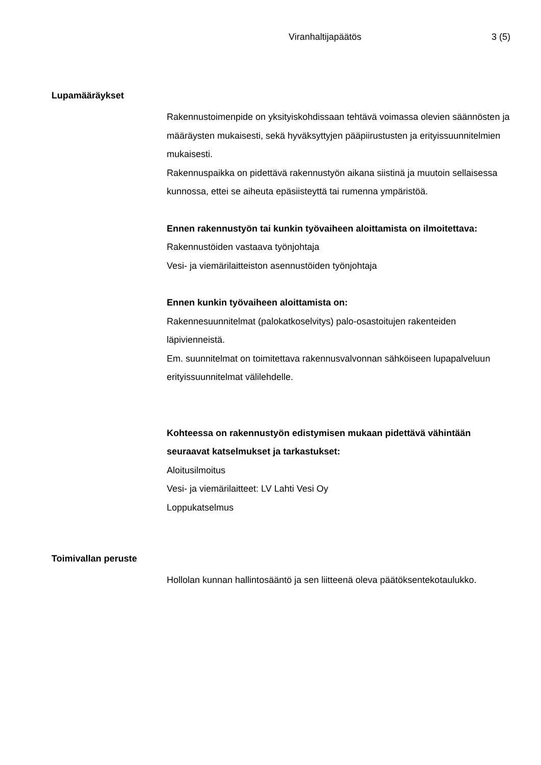Viranhaltijapäätös 3 (5)
Lupamääräykset
Rakennustoimenpide on yksityiskohdissaan tehtävä voimassa olevien säännösten ja määräysten mukaisesti, sekä hyväksyttyjen pääpiirustusten ja erityissuunnitelmien mukaisesti.
Rakennuspaikka on pidettävä rakennustyön aikana siistinä ja muutoin sellaisessa kunnossa, ettei se aiheuta epäsiisteyttä tai rumenna ympäristöä.
Ennen rakennustyön tai kunkin työvaiheen aloittamista on ilmoitettava:
Rakennustöiden vastaava työnjohtaja
Vesi- ja viemärilaitteiston asennustöiden työnjohtaja
Ennen kunkin työvaiheen aloittamista on:
Rakennesuunnitelmat (palokatkoselvitys) palo-osastoitujen rakenteiden läpivienneistä.
Em. suunnitelmat on toimitettava rakennusvalvonnan sähköiseen lupapalveluun erityissuunnitelmat välilehdelle.
Kohteessa on rakennustyön edistymisen mukaan pidettävä vähintään seuraavat katselmukset ja tarkastukset:
Aloitusilmoitus
Vesi- ja viemärilaitteet: LV Lahti Vesi Oy
Loppukatselmus
Toimivallan peruste
Hollolan kunnan hallintosääntö ja sen liitteenä oleva päätöksentekotaulukko.